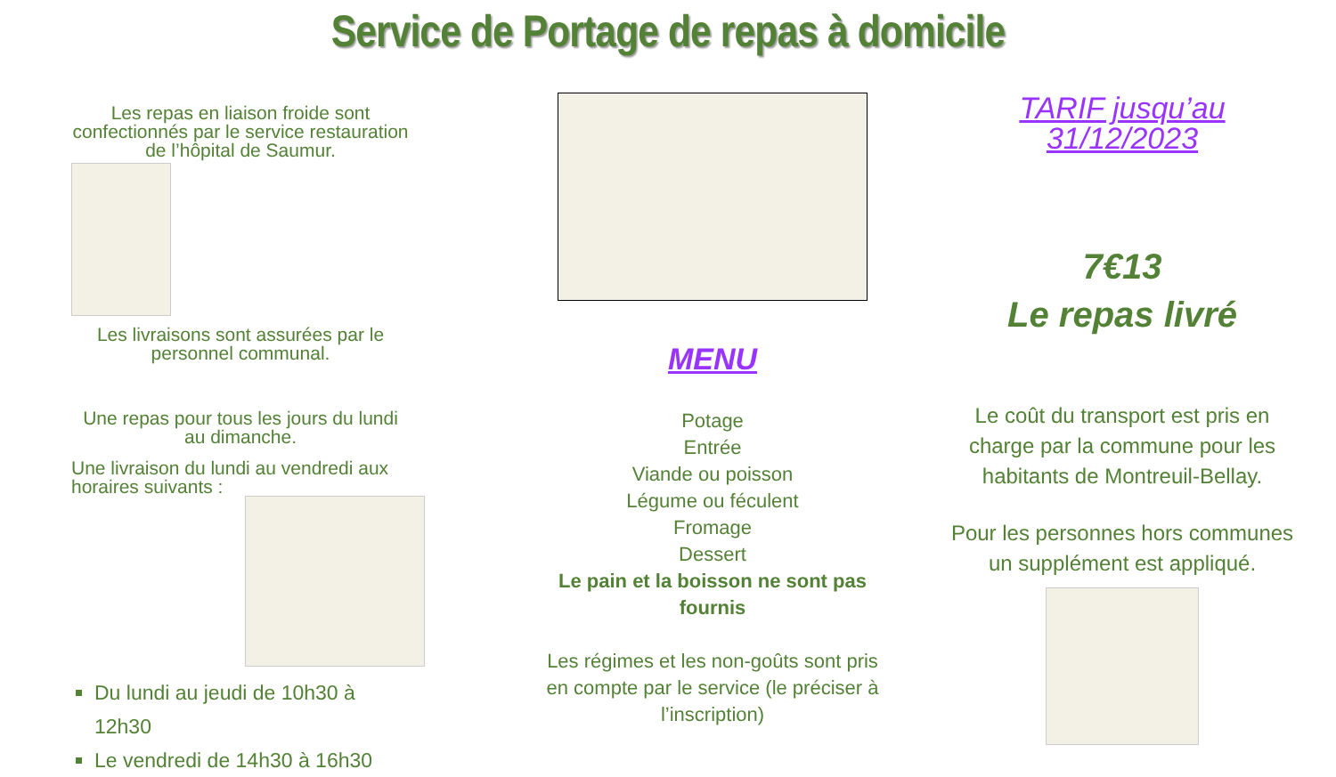Service de Portage de repas à domicile
Les repas en liaison froide sont confectionnés par le service restauration de l’hôpital de Saumur.
Les livraisons sont assurées par le personnel communal.
Une repas pour tous les jours du lundi au dimanche.
Une livraison du lundi au vendredi aux horaires suivants :
Du lundi au jeudi de 10h30 à 12h30
Le vendredi de 14h30 à 16h30
MENU
Potage
Entrée
Viande ou poisson
Légume ou féculent
Fromage
Dessert
Le pain et la boisson ne sont pas fournis
Les régimes et les non-goûts sont pris en compte par le service (le préciser à l’inscription)
TARIF jusqu’au 31/12/2023
7€13
Le repas livré
Le coût du transport est pris en charge par la commune pour les habitants de Montreuil-Bellay.
Pour les personnes hors communes un supplément est appliqué.